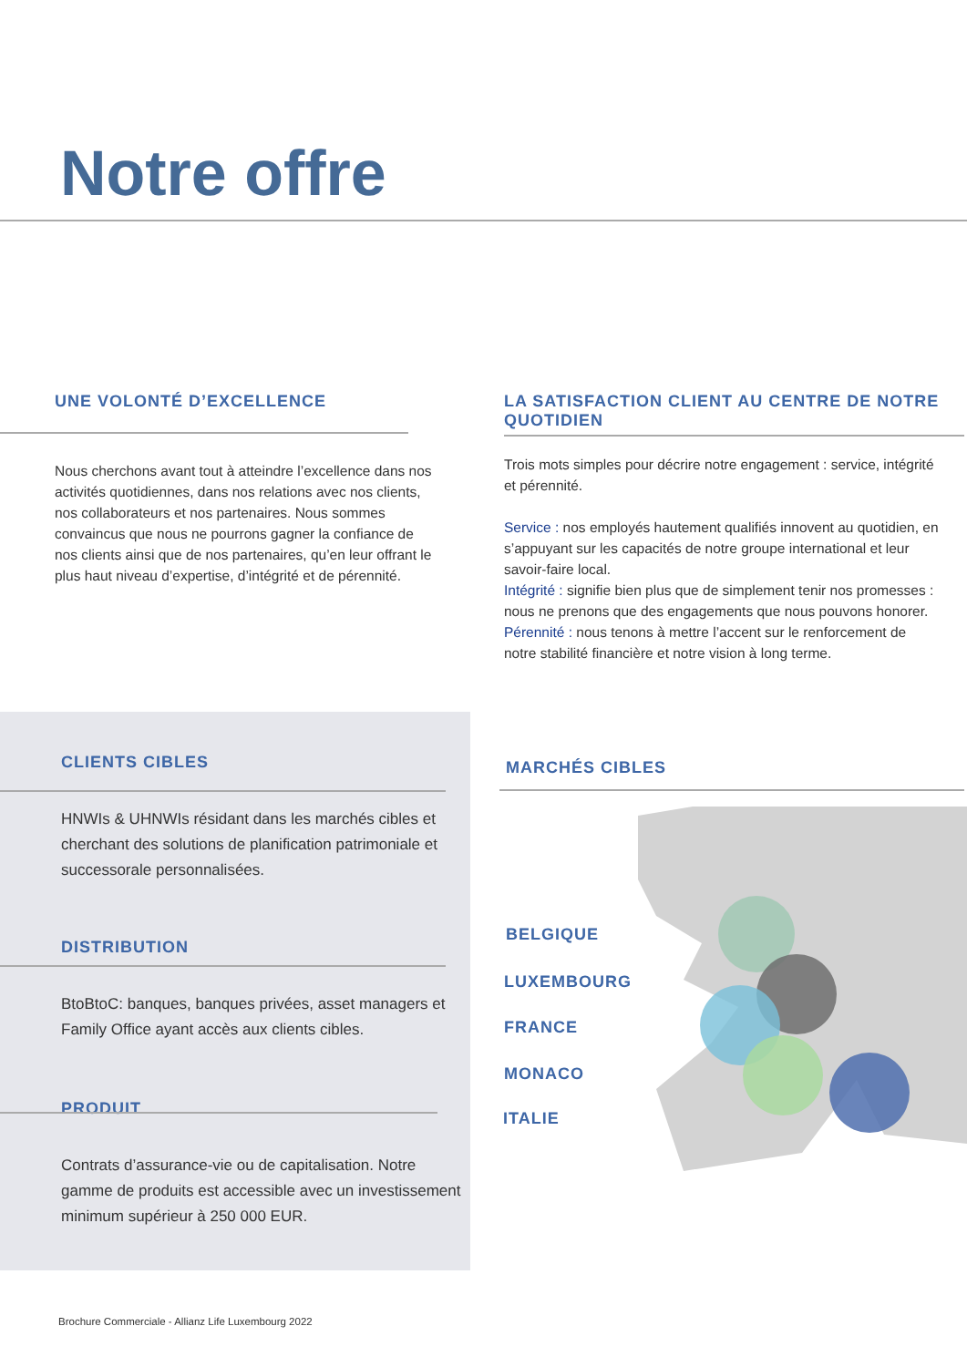Notre offre
UNE VOLONTÉ D’EXCELLENCE
Nous cherchons avant tout à atteindre l’excellence dans nos activités quotidiennes, dans nos relations avec nos clients, nos collaborateurs et nos partenaires. Nous sommes convaincus que nous ne pourrons gagner la confiance de nos clients ainsi que de nos partenaires, qu’en leur offrant le plus haut niveau d’expertise, d’intégrité et de pérennité.
LA SATISFACTION CLIENT AU CENTRE DE NOTRE QUOTIDIEN
Trois mots simples pour décrire notre engagement : service, intégrité et pérennité.
Service : nos employés hautement qualifiés innovent au quotidien, en s’appuyant sur les capacités de notre groupe international et leur savoir-faire local.
Intégrité : signifie bien plus que de simplement tenir nos promesses : nous ne prenons que des engagements que nous pouvons honorer.
Pérennité : nous tenons à mettre l’accent sur le renforcement de notre stabilité financière et notre vision à long terme.
CLIENTS CIBLES
HNWIs & UHNWIs résidant dans les marchés cibles et cherchant des solutions de planification patrimoniale et successorale personnalisées.
DISTRIBUTION
BtoBtoC: banques, banques privées, asset managers et Family Office ayant accès aux clients cibles.
PRODUIT
Contrats d’assurance-vie ou de capitalisation. Notre gamme de produits est accessible avec un investissement minimum supérieur à 250 000 EUR.
MARCHÉS CIBLES
BELGIQUE
LUXEMBOURG
FRANCE
MONACO
ITALIE
Brochure Commerciale - Allianz Life Luxembourg 2022